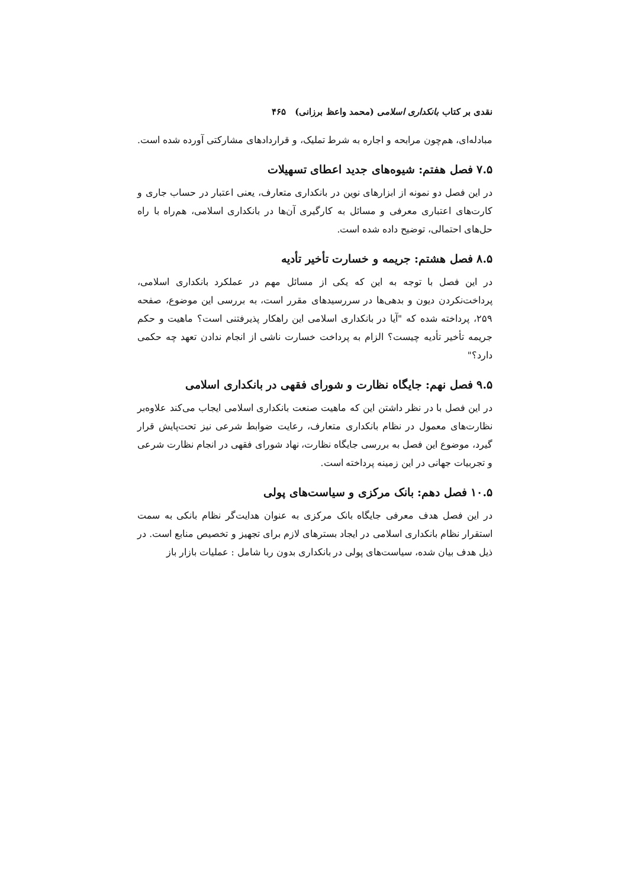نقدی بر کتاب بانکداری اسلامی (محمد واعظ برزانی) ۴۶۵
مبادله‌ای، هم‌چون مرابحه و اجاره به شرط تملیک، و قراردادهای مشارکتی آورده شده است.
۷.۵ فصل هفتم: شیوه‌های جدید اعطای تسهیلات
در این فصل دو نمونه از ابزارهای نوین در بانکداری متعارف، یعنی اعتبار در حساب جاری و کارت‌های اعتباری معرفی و مسائل به کارگیری آن‌ها در بانکداری اسلامی، هم‌راه با راه حل‌های احتمالی، توضیح داده شده است.
۸.۵ فصل هشتم: جریمه و خسارت تأخیر تأدیه
در این فصل با توجه به این که یکی از مسائل مهم در عملکرد بانکداری اسلامی، پرداخت‌نکردن دیون و بدهی‌ها در سررسیدهای مقرر است، به بررسی این موضوع، صفحه ۲۵۹، پرداخته شده که "آیا در بانکداری اسلامی این راهکار پذیرفتنی است؟ ماهیت و حکم جریمه تأخیر تأدیه چیست؟ الزام به پرداخت خسارت ناشی از انجام ندادن تعهد چه حکمی دارد؟"
۹.۵ فصل نهم: جایگاه نظارت و شورای فقهی در بانکداری اسلامی
در این فصل با در نظر داشتن این که ماهیت صنعت بانکداری اسلامی ایجاب می‌کند علاوه‌بر نظارت‌های معمول در نظام بانکداری متعارف، رعایت ضوابط شرعی نیز تحت‌پایش قرار گیرد، موضوع این فصل به بررسی جایگاه نظارت، نهاد شورای فقهی در انجام نظارت شرعی و تجربیات جهانی در این زمینه پرداخته است.
۱۰.۵ فصل دهم: بانک مرکزی و سیاست‌های پولی
در این فصل هدف معرفی جایگاه بانک مرکزی به عنوان هدایت‌گر نظام بانکی به سمت استقرار نظام بانکداری اسلامی در ایجاد بسترهای لازم برای تجهیز و تخصیص منابع است. در ذیل هدف بیان شده، سیاست‌های پولی در بانکداری بدون ربا شامل : عملیات بازار باز